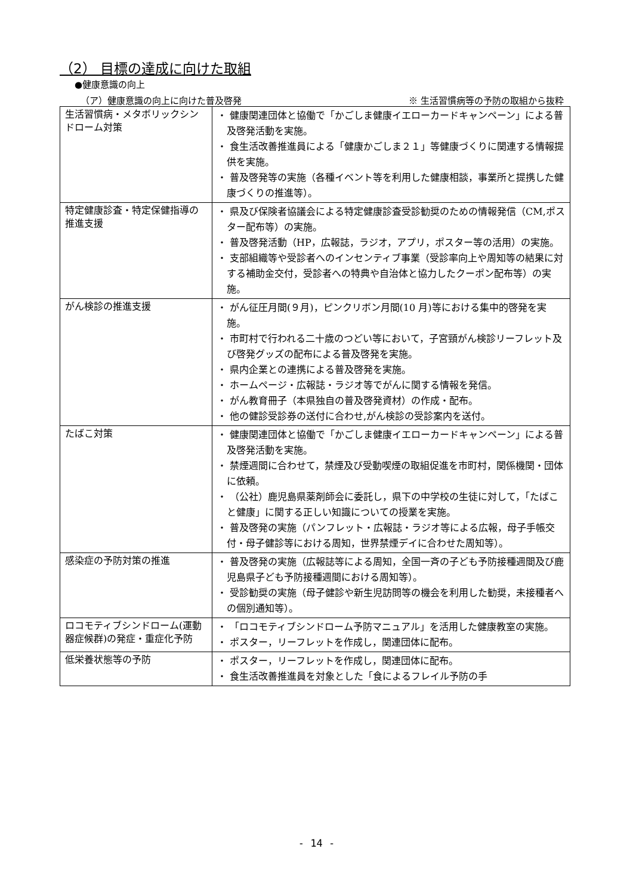（2） 目標の達成に向けた取組
●健康意識の向上
（ア）健康意識の向上に向けた普及啓発 ※ 生活習慣病等の予防の取組から抜粋
| 生活習慣病・メタボリックシンドローム対策 | ・ 健康関連団体と協働で「かごしま健康イエローカードキャンペーン」による普及啓発活動を実施。 ・ 食生活改善推進員による「健康かごしま２１」等健康づくりに関連する情報提供を実施。 ・ 普及啓発等の実施（各種イベント等を利用した健康相談，事業所と提携した健康づくりの推進等）。 |
| 特定健康診査・特定保健指導の推進支援 | ・ 県及び保険者協議会による特定健康診査受診勧奨のための情報発信（CM,ポスター配布等）の実施。 ・ 普及啓発活動（HP，広報誌，ラジオ，アプリ，ポスター等の活用）の実施。 ・ 支部組織等や受診者へのインセンティブ事業（受診率向上や周知等の結果に対する補助金交付，受診者への特典や自治体と協力したクーポン配布等）の実施。 |
| がん検診の推進支援 | ・ がん征圧月間(９月)，ピンクリボン月間(10 月)等における集中的啓発を実施。 ・ 市町村で行われる二十歳のつどい等において，子宮頸がん検診リーフレット及び啓発グッズの配布による普及啓発を実施。 ・ 県内企業との連携による普及啓発を実施。 ・ ホームページ・広報誌・ラジオ等でがんに関する情報を発信。 ・ がん教育冊子（本県独自の普及啓発資材）の作成・配布。 ・ 他の健診受診券の送付に合わせ,がん検診の受診案内を送付。 |
| たばこ対策 | ・ 健康関連団体と協働で「かごしま健康イエローカードキャンペーン」による普及啓発活動を実施。 ・ 禁煙週間に合わせて，禁煙及び受動喫煙の取組促進を市町村，関係機関・団体に依頼。 ・ （公社）鹿児島県薬剤師会に委託し，県下の中学校の生徒に対して，「たばこと健康」に関する正しい知識についての授業を実施。 ・ 普及啓発の実施（パンフレット・広報誌・ラジオ等による広報，母子手帳交付・母子健診等における周知，世界禁煙デイに合わせた周知等）。 |
| 感染症の予防対策の推進 | ・ 普及啓発の実施（広報誌等による周知，全国一斉の子ども予防接種週間及び鹿児島県子ども予防接種週間における周知等）。 ・ 受診勧奨の実施（母子健診や新生児訪問等の機会を利用した勧奨，未接種者への個別通知等）。 |
| ロコモティブシンドローム(運動器症候群)の発症・重症化予防 | ・ 「ロコモティブシンドローム予防マニュアル」を活用した健康教室の実施。 ・ ポスター，リーフレットを作成し，関連団体に配布。 |
| 低栄養状態等の予防 | ・ ポスター，リーフレットを作成し，関連団体に配布。 ・ 食生活改善推進員を対象とした「食によるフレイル予防の手 |
- 14 -